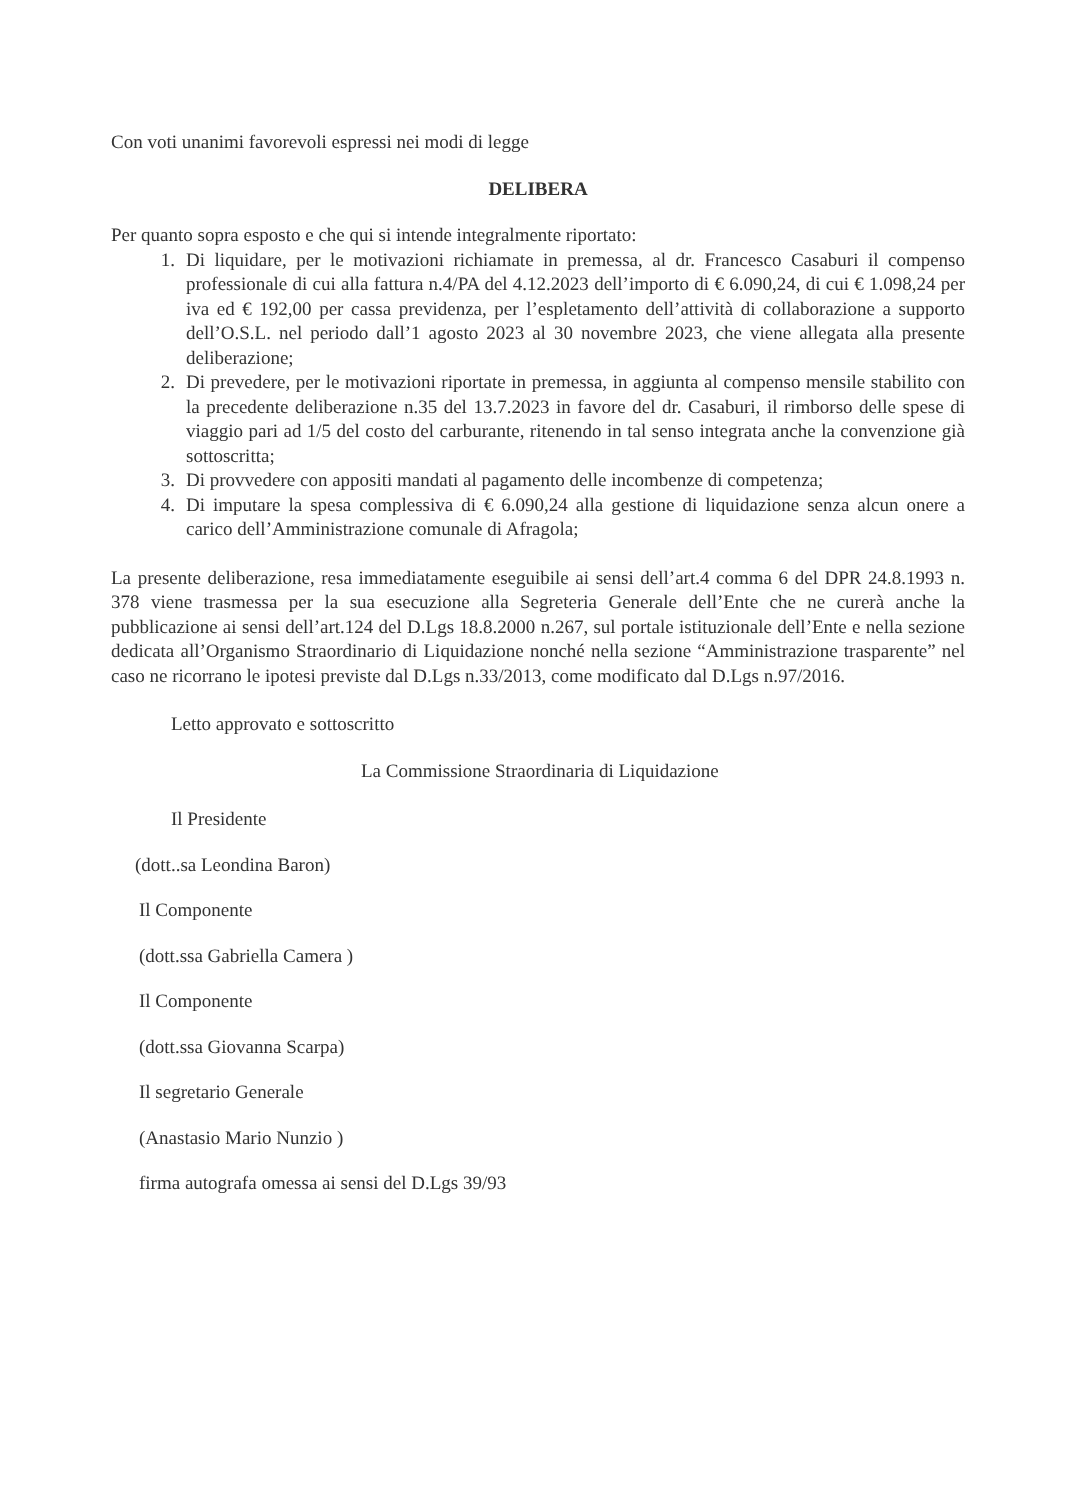Con voti unanimi favorevoli espressi nei modi di legge
DELIBERA
Per quanto sopra esposto e che qui si intende integralmente riportato:
1. Di liquidare, per le motivazioni richiamate in premessa, al dr. Francesco Casaburi il compenso professionale di cui alla fattura n.4/PA del 4.12.2023 dell’importo di € 6.090,24, di cui € 1.098,24 per iva ed € 192,00 per cassa previdenza, per l’espletamento dell’attività di collaborazione a supporto dell’O.S.L. nel periodo dall’1 agosto 2023 al 30 novembre 2023, che viene allegata alla presente deliberazione;
2. Di prevedere, per le motivazioni riportate in premessa, in aggiunta al compenso mensile stabilito con la precedente deliberazione n.35 del 13.7.2023 in favore del dr. Casaburi, il rimborso delle spese di viaggio pari ad 1/5 del costo del carburante, ritenendo in tal senso integrata anche la convenzione già sottoscritta;
3. Di provvedere con appositi mandati al pagamento delle incombenze di competenza;
4. Di imputare la spesa complessiva di € 6.090,24 alla gestione di liquidazione senza alcun onere a carico dell’Amministrazione comunale di Afragola;
La presente deliberazione, resa immediatamente eseguibile ai sensi dell’art.4 comma 6 del DPR 24.8.1993 n. 378 viene trasmessa per la sua esecuzione alla Segreteria Generale dell’Ente che ne curerà anche la pubblicazione ai sensi dell’art.124 del D.Lgs 18.8.2000 n.267, sul portale istituzionale dell’Ente e nella sezione dedicata all’Organismo Straordinario di Liquidazione nonché nella sezione “Amministrazione trasparente” nel caso ne ricorrano le ipotesi previste dal D.Lgs n.33/2013, come modificato dal D.Lgs n.97/2016.
Letto approvato e sottoscritto
La Commissione Straordinaria di Liquidazione
Il Presidente
(dott..sa Leondina Baron)
Il Componente
(dott.ssa Gabriella Camera )
Il Componente
(dott.ssa Giovanna Scarpa)
Il segretario Generale
(Anastasio Mario Nunzio )
firma autografa omessa ai sensi del D.Lgs 39/93